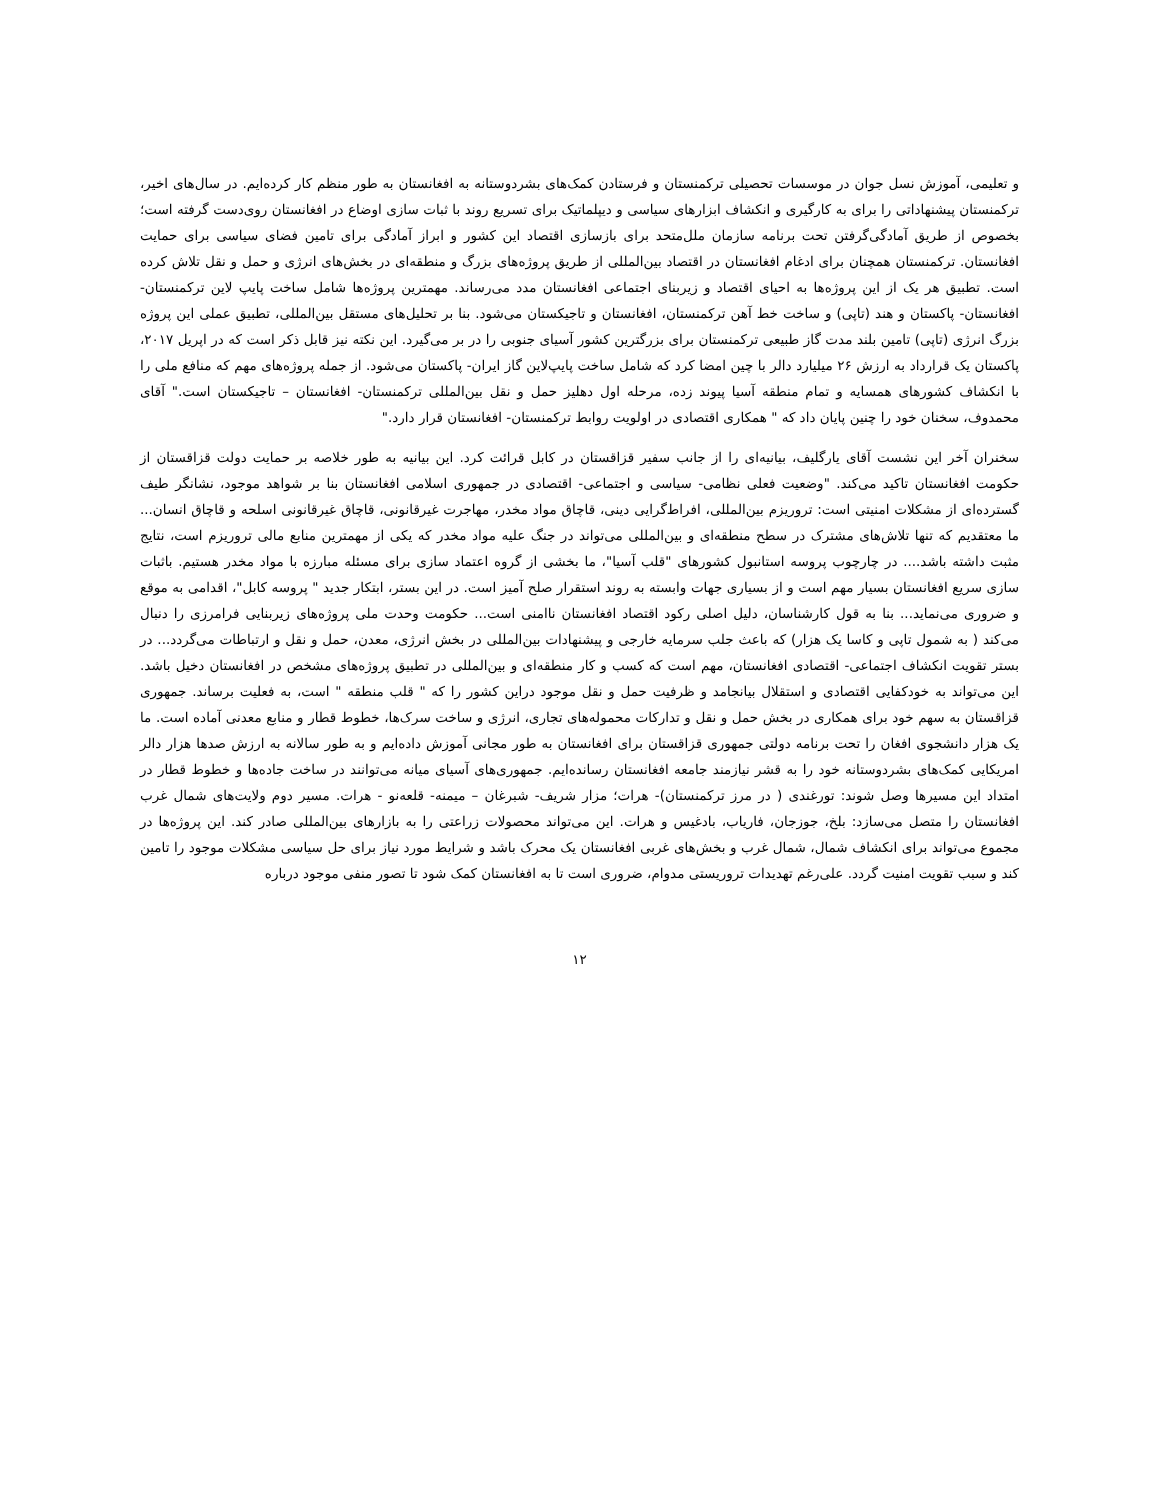و تعلیمی، آموزش نسل جوان در موسسات تحصیلی ترکمنستان و فرستادن کمک‌های بشردوستانه به افغانستان به طور منظم کار کرده‌ایم. در سال‌های اخیر، ترکمنستان پیشنهاداتی را برای به کارگیری و انکشاف ابزارهای سیاسی و دیپلماتیک برای تسریع روند با ثبات سازی اوضاع در افغانستان روی‌دست گرفته است؛ بخصوص از طریق آمادگی‌گرفتن تحت برنامه سازمان ملل‌متحد برای بازسازی اقتصاد این کشور و ابراز آمادگی برای تامین فضای سیاسی برای حمایت افغانستان. ترکمنستان همچنان برای ادغام افغانستان در اقتصاد بین‌المللی از طریق پروژه‌های بزرگ و منطقه‌ای در بخش‌های انرژی و حمل و نقل تلاش کرده است. تطبیق هر یک از این پروژه‌ها به احیای اقتصاد و زیربنای اجتماعی افغانستان مدد می‌رساند. مهمترین پروژه‌ها شامل ساخت پایپ لاین ترکمنستان- افغانستان- پاکستان و هند (تاپی) و ساخت خط آهن ترکمنستان، افغانستان و تاجیکستان می‌شود. بنا بر تحلیل‌های مستقل بین‌المللی، تطبیق عملی این پروژه بزرگ انرژی (تاپی) تامین بلند مدت گاز طبیعی ترکمنستان برای بزرگترین کشور آسیای جنوبی را در بر می‌گیرد. این نکته نیز قابل ذکر است که در اپریل ۲۰۱۷، پاکستان یک قرارداد به ارزش ۲۶ میلیارد دالر با چین امضا کرد که شامل ساخت پایپ‌لاین گاز ایران- پاکستان می‌شود. از جمله پروژه‌های مهم که منافع ملی را با انکشاف کشورهای همسایه و تمام منطقه آسیا پیوند زده، مرحله اول دهلیز حمل و نقل بین‌المللی ترکمنستان- افغانستان – تاجیکستان است." آقای محمدوف، سخنان خود را چنین پایان داد که " همکاری اقتصادی در اولویت روابط ترکمنستان- افغانستان قرار دارد."
سخنران آخر این نشست آقای یارگلیف، بیانیه‌ای را از جانب سفیر قزاقستان در کابل قرائت کرد. این بیانیه به طور خلاصه بر حمایت دولت قزاقستان از حکومت افغانستان تاکید می‌کند. "وضعیت فعلی نظامی- سیاسی و اجتماعی- اقتصادی در جمهوری اسلامی افغانستان بنا بر شواهد موجود، نشانگر طیف گسترده‌ای از مشکلات امنیتی است: تروریزم بین‌المللی، افراط‌گرایی دینی، قاچاق مواد مخدر، مهاجرت غیرقانونی، قاچاق غیرقانونی اسلحه و قاچاق انسان... ما معتقدیم که تنها تلاش‌های مشترک در سطح منطقه‌ای و بین‌المللی می‌تواند در جنگ علیه مواد مخدر که یکی از مهمترین منابع مالی تروریزم است، نتایج مثبت داشته باشد.... در چارچوب پروسه استانبول کشورهای "قلب آسیا"، ما بخشی از گروه اعتماد سازی برای مسئله مبارزه با مواد مخدر هستیم. باثبات سازی سریع افغانستان بسیار مهم است و از بسیاری جهات وابسته به روند استقرار صلح آمیز است. در این بستر، ابتکار جدید " پروسه کابل"، اقدامی به موقع و ضروری می‌نماید... بنا به قول کارشناسان، دلیل اصلی رکود اقتصاد افغانستان ناامنی است... حکومت وحدت ملی پروژه‌های زیربنایی فرامرزی را دنبال می‌کند ( به شمول تاپی و کاسا یک هزار) که باعث جلب سرمایه خارجی و پیشنهادات بین‌المللی در بخش انرژی، معدن، حمل و نقل و ارتباطات می‌گردد... در بستر تقویت انکشاف اجتماعی- اقتصادی افغانستان، مهم است که کسب و کار منطقه‌ای و بین‌المللی در تطبیق پروژه‌های مشخص در افغانستان دخیل باشد. این می‌تواند به خودکفایی اقتصادی و استقلال بیانجامد و ظرفیت حمل و نقل موجود دراین کشور را که " قلب منطقه " است، به فعلیت برساند. جمهوری قزاقستان به سهم خود برای همکاری در بخش حمل و نقل و تدارکات محموله‌های تجاری، انرژی و ساخت سرک‌ها، خطوط قطار و منابع معدنی آماده است. ما یک هزار دانشجوی افغان را تحت برنامه دولتی جمهوری قزاقستان برای افغانستان به طور مجانی آموزش داده‌ایم و به طور سالانه به ارزش صدها هزار دالر امریکایی کمک‌های بشردوستانه خود را به قشر نیازمند جامعه افغانستان رسانده‌ایم. جمهوری‌های آسیای میانه می‌توانند در ساخت جاده‌ها و خطوط قطار در امتداد این مسیرها وصل شوند: تورغندی ( در مرز ترکمنستان)- هرات؛ مزار شریف- شبرغان – میمنه- قلعه‌نو - هرات. مسیر دوم ولایت‌های شمال غرب افغانستان را متصل می‌سازد: بلخ، جوزجان، فاریاب، بادغیس و هرات. این می‌تواند محصولات زراعتی را به بازارهای بین‌المللی صادر کند. این پروژه‌ها در مجموع می‌تواند برای انکشاف شمال، شمال غرب و بخش‌های غربی افغانستان یک محرک باشد و شرایط مورد نیاز برای حل سیاسی مشکلات موجود را تامین کند و سبب تقویت امنیت گردد. علی‌رغم تهدیدات تروریستی مدوام، ضروری است تا به افغانستان کمک شود تا تصور منفی موجود درباره
۱۲